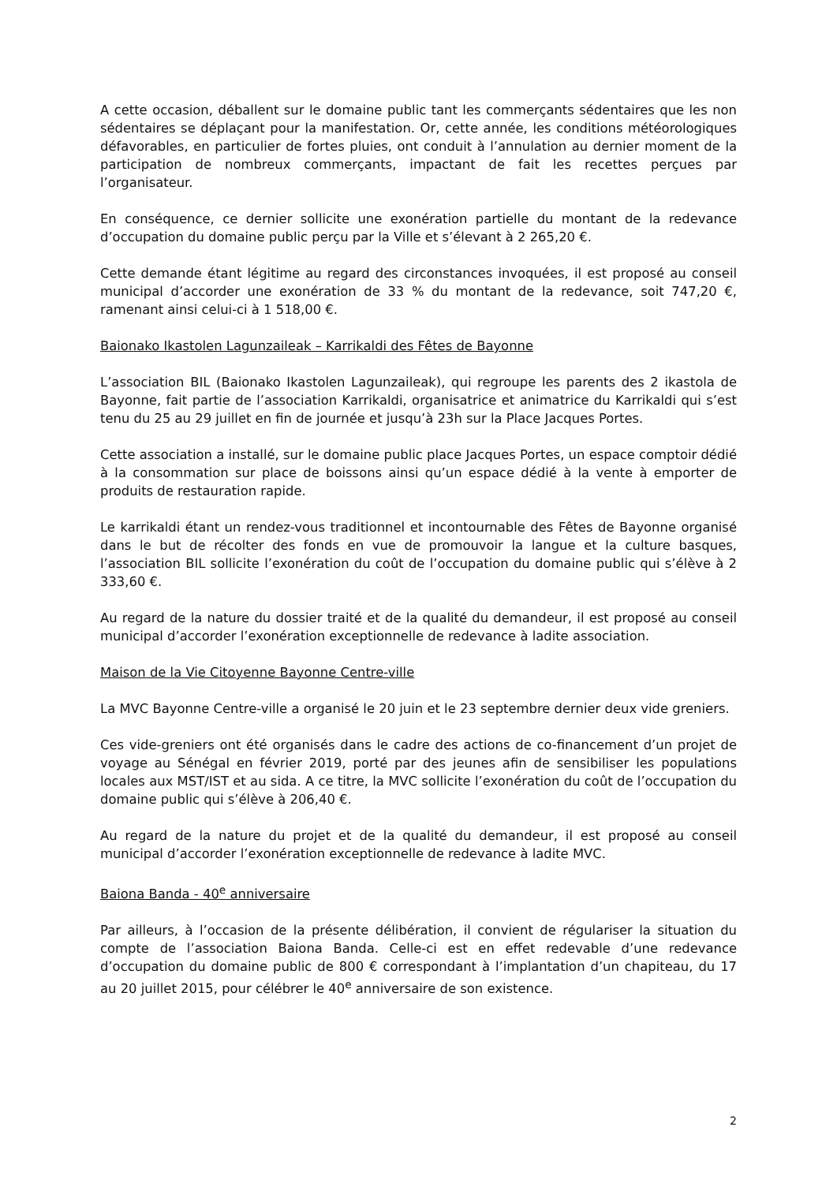A cette occasion, déballent sur le domaine public tant les commerçants sédentaires que les non sédentaires se déplaçant pour la manifestation. Or, cette année, les conditions météorologiques défavorables, en particulier de fortes pluies, ont conduit à l’annulation au dernier moment de la participation de nombreux commerçants, impactant de fait les recettes perçues par l’organisateur.
En conséquence, ce dernier sollicite une exonération partielle du montant de la redevance d’occupation du domaine public perçu par la Ville et s’élevant à 2 265,20 €.
Cette demande étant légitime au regard des circonstances invoquées, il est proposé au conseil municipal d’accorder une exonération de 33 % du montant de la redevance, soit 747,20 €, ramenant ainsi celui-ci à 1 518,00 €.
Baionako Ikastolen Lagunzaileak – Karrikaldi des Fêtes de Bayonne
L’association BIL (Baionako Ikastolen Lagunzaileak), qui regroupe les parents des 2 ikastola de Bayonne, fait partie de l’association Karrikaldi, organisatrice et animatrice du Karrikaldi qui s’est tenu du 25 au 29 juillet en fin de journée et jusqu’à 23h sur la Place Jacques Portes.
Cette association a installé, sur le domaine public place Jacques Portes, un espace comptoir dédié à la consommation sur place de boissons ainsi qu’un espace dédié à la vente à emporter de produits de restauration rapide.
Le karrikaldi étant un rendez-vous traditionnel et incontournable des Fêtes de Bayonne organisé dans le but de récolter des fonds en vue de promouvoir la langue et la culture basques, l’association BIL sollicite l’exonération du coût de l’occupation du domaine public qui s’élève à 2 333,60 €.
Au regard de la nature du dossier traité et de la qualité du demandeur, il est proposé au conseil municipal d’accorder l’exonération exceptionnelle de redevance à ladite association.
Maison de la Vie Citoyenne Bayonne Centre-ville
La MVC Bayonne Centre-ville a organisé le 20 juin et le 23 septembre dernier deux vide greniers.
Ces vide-greniers ont été organisés dans le cadre des actions de co-financement d’un projet de voyage au Sénégal en février 2019, porté par des jeunes afin de sensibiliser les populations locales aux MST/IST et au sida. A ce titre, la MVC sollicite l’exonération du coût de l’occupation du domaine public qui s’élève à 206,40 €.
Au regard de la nature du projet et de la qualité du demandeur, il est proposé au conseil municipal d’accorder l’exonération exceptionnelle de redevance à ladite MVC.
Baiona Banda - 40<sup>e</sup> anniversaire
Par ailleurs, à l’occasion de la présente délibération, il convient de régulariser la situation du compte de l’association Baiona Banda. Celle-ci est en effet redevable d’une redevance d’occupation du domaine public de 800 € correspondant à l’implantation d’un chapiteau, du 17 au 20 juillet 2015, pour célébrer le 40<sup>e</sup> anniversaire de son existence.
2